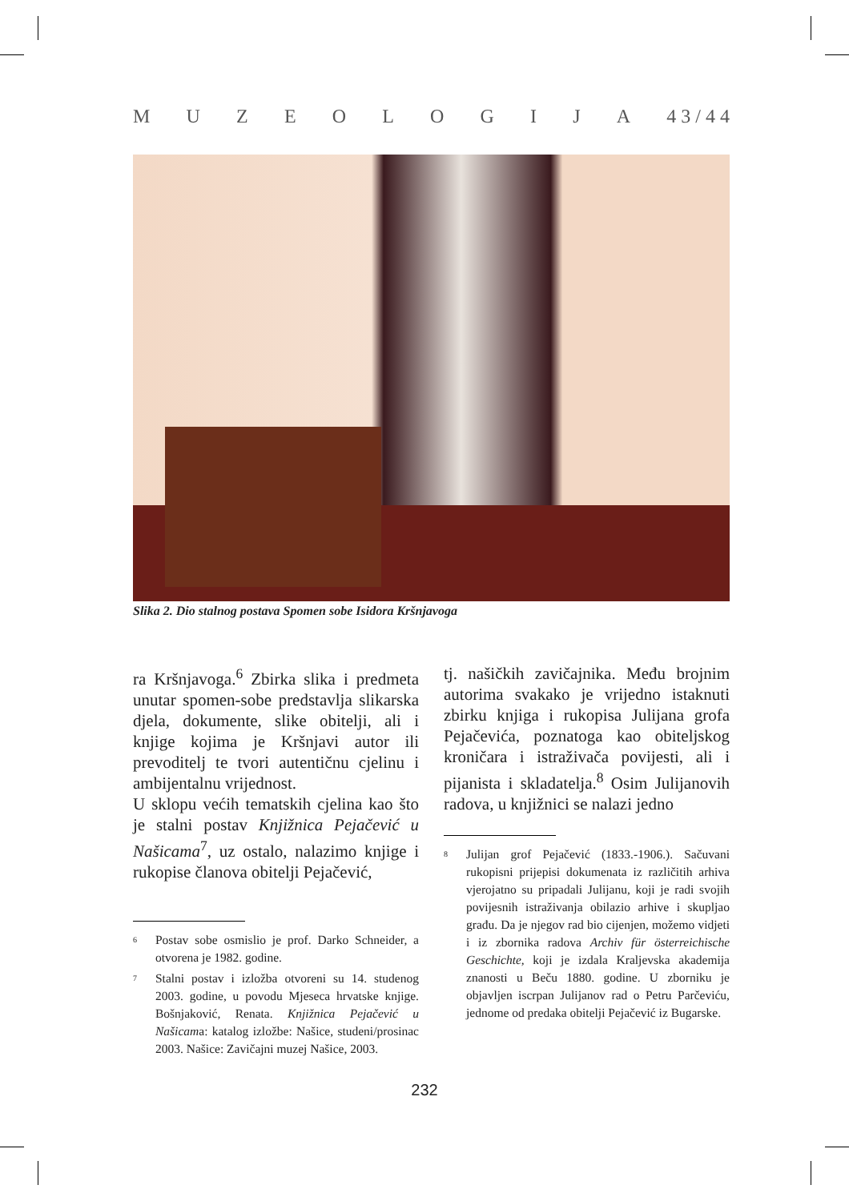M U Z E O L O G I J A 4 3 / 4 4
Slika 2. Dio stalnog postava Spomen sobe Isidora Kršnjavoga
ra Kršnjavoga.<sup>6</sup> Zbirka slika i predmeta unutar spomen-sobe predstavlja slikarska djela, dokumente, slike obitelji, ali i knjige kojima je Kršnjavi autor ili prevoditelj te tvori autentičnu cjelinu i ambijentalnu vrijednost.
U sklopu većih tematskih cjelina kao što je stalni postav Knjižnica Pejačević u Našicama<sup>7</sup>, uz ostalo, nalazimo knjige i rukopise članova obitelji Pejačević,
<sup>6</sup> Postav sobe osmislio je prof. Darko Schneider, a otvorena je 1982. godine.
<sup>7</sup> Stalni postav i izložba otvoreni su 14. studenog 2003. godine, u povodu Mjeseca hrvatske knjige. Bošnjaković, Renata. Knjižnica Pejačević u Našicama: katalog izložbe: Našice, studeni/prosinac 2003. Našice: Zavičajni muzej Našice, 2003.
tj. našičkih zavičajnika. Među brojnim autorima svakako je vrijedno istaknuti zbirku knjiga i rukopisa Julijana grofa Pejačevića, poznatoga kao obiteljskog kroničara i istraživača povijesti, ali i pijanista i skladatelja.<sup>8</sup> Osim Julijanovih radova, u knjižnici se nalazi jedno
<sup>8</sup> Julijan grof Pejačević (1833.-1906.). Sačuvani rukopisni prijepisi dokumenata iz različitih arhiva vjerojatno su pripadali Julijanu, koji je radi svojih povijesnih istraživanja obilazio arhive i skupljao građu. Da je njegov rad bio cijenjen, možemo vidjeti i iz zbornika radova Archiv für österreichische Geschichte, koji je izdala Kraljevska akademija znanosti u Beču 1880. godine. U zborniku je objavljen iscrpan Julijanov rad o Petru Parčeviću, jednome od predaka obitelji Pejačević iz Bugarske.
232